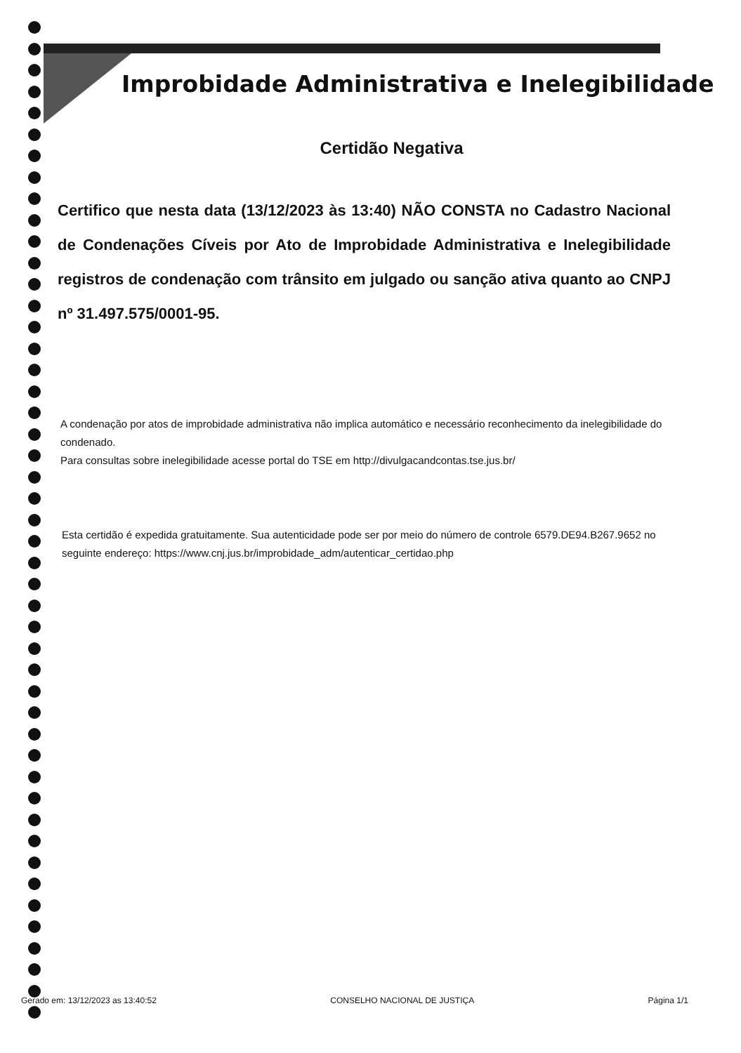Improbidade Administrativa e Inelegibilidade
Certidão Negativa
Certifico que nesta data (13/12/2023 às 13:40) NÃO CONSTA no Cadastro Nacional de Condenações Cíveis por Ato de Improbidade Administrativa e Inelegibilidade registros de condenação com trânsito em julgado ou sanção ativa quanto ao CNPJ nº 31.497.575/0001-95.
A condenação por atos de improbidade administrativa não implica automático e necessário reconhecimento da inelegibilidade do condenado.
Para consultas sobre inelegibilidade acesse portal do TSE em http://divulgacandcontas.tse.jus.br/
Esta certidão é expedida gratuitamente. Sua autenticidade pode ser por meio do número de controle 6579.DE94.B267.9652 no seguinte endereço: https://www.cnj.jus.br/improbidade_adm/autenticar_certidao.php
Gerado em: 13/12/2023 as 13:40:52 CONSELHO NACIONAL DE JUSTIÇA Página 1/1